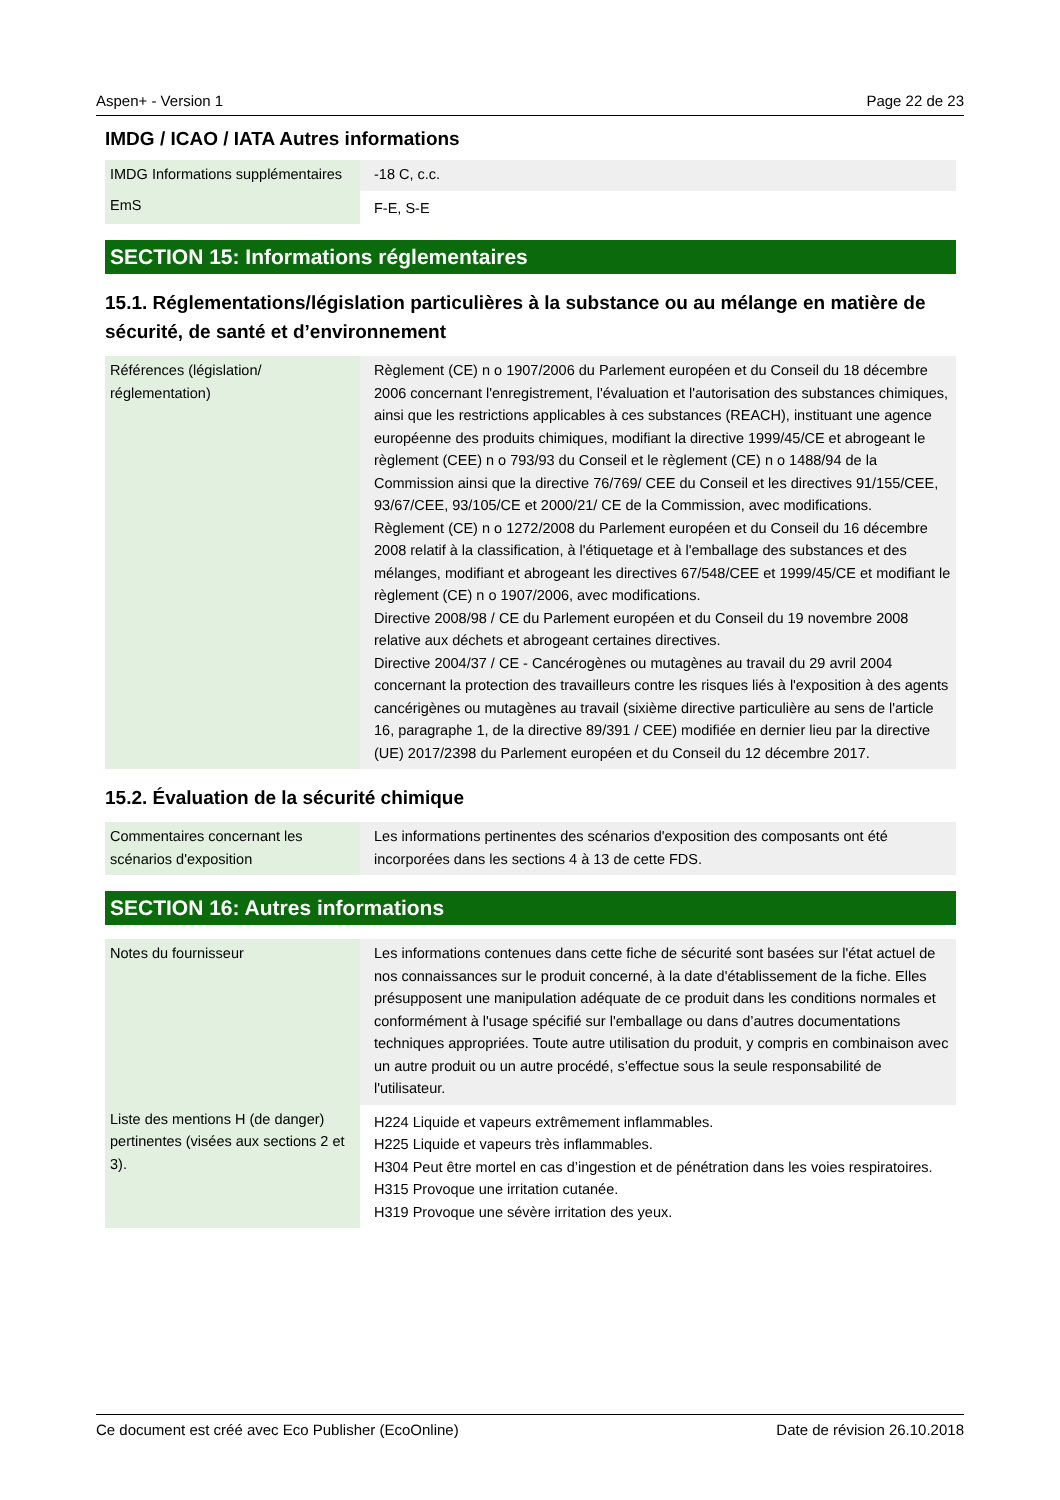Aspen+ - Version 1 Page 22 de 23
IMDG / ICAO / IATA Autres informations
| IMDG Informations supplémentaires | -18 C, c.c. |
| EmS | F-E, S-E |
SECTION 15: Informations réglementaires
15.1. Réglementations/législation particulières à la substance ou au mélange en matière de sécurité, de santé et d’environnement
| Références (législation/ réglementation) | Règlement (CE) n o 1907/2006 du Parlement européen et du Conseil du 18 décembre 2006 concernant l'enregistrement, l'évaluation et l'autorisation des substances chimiques, ainsi que les restrictions applicables à ces substances (REACH), instituant une agence européenne des produits chimiques, modifiant la directive 1999/45/CE et abrogeant le règlement (CEE) n o 793/93 du Conseil et le règlement (CE) n o 1488/94 de la Commission ainsi que la directive 76/769/ CEE du Conseil et les directives 91/155/CEE, 93/67/CEE, 93/105/CE et 2000/21/ CE de la Commission, avec modifications. Règlement (CE) n o 1272/2008 du Parlement européen et du Conseil du 16 décembre 2008 relatif à la classification, à l'étiquetage et à l'emballage des substances et des mélanges, modifiant et abrogeant les directives 67/548/CEE et 1999/45/CE et modifiant le règlement (CE) n o 1907/2006, avec modifications. Directive 2008/98 / CE du Parlement européen et du Conseil du 19 novembre 2008 relative aux déchets et abrogeant certaines directives. Directive 2004/37 / CE - Cancérogènes ou mutagènes au travail du 29 avril 2004 concernant la protection des travailleurs contre les risques liés à l'exposition à des agents cancérigènes ou mutagènes au travail (sixième directive particulière au sens de l'article 16, paragraphe 1, de la directive 89/391 / CEE) modifiée en dernier lieu par la directive (UE) 2017/2398 du Parlement européen et du Conseil du 12 décembre 2017. |
15.2. Évaluation de la sécurité chimique
| Commentaires concernant les scénarios d'exposition | Les informations pertinentes des scénarios d'exposition des composants ont été incorporées dans les sections 4 à 13 de cette FDS. |
SECTION 16: Autres informations
| Notes du fournisseur | Les informations contenues dans cette fiche de sécurité sont basées sur l'état actuel de nos connaissances sur le produit concerné, à la date d'établissement de la fiche. Elles présupposent une manipulation adéquate de ce produit dans les conditions normales et conformément à l'usage spécifié sur l'emballage ou dans d’autres documentations techniques appropriées. Toute autre utilisation du produit, y compris en combinaison avec un autre produit ou un autre procédé, s’effectue sous la seule responsabilité de l'utilisateur. |
| Liste des mentions H (de danger) pertinentes (visées aux sections 2 et 3). | H224 Liquide et vapeurs extrêmement inflammables. H225 Liquide et vapeurs très inflammables. H304 Peut être mortel en cas d’ingestion et de pénétration dans les voies respiratoires. H315 Provoque une irritation cutanée. H319 Provoque une sévère irritation des yeux. |
Ce document est créé avec Eco Publisher (EcoOnline) Date de révision 26.10.2018